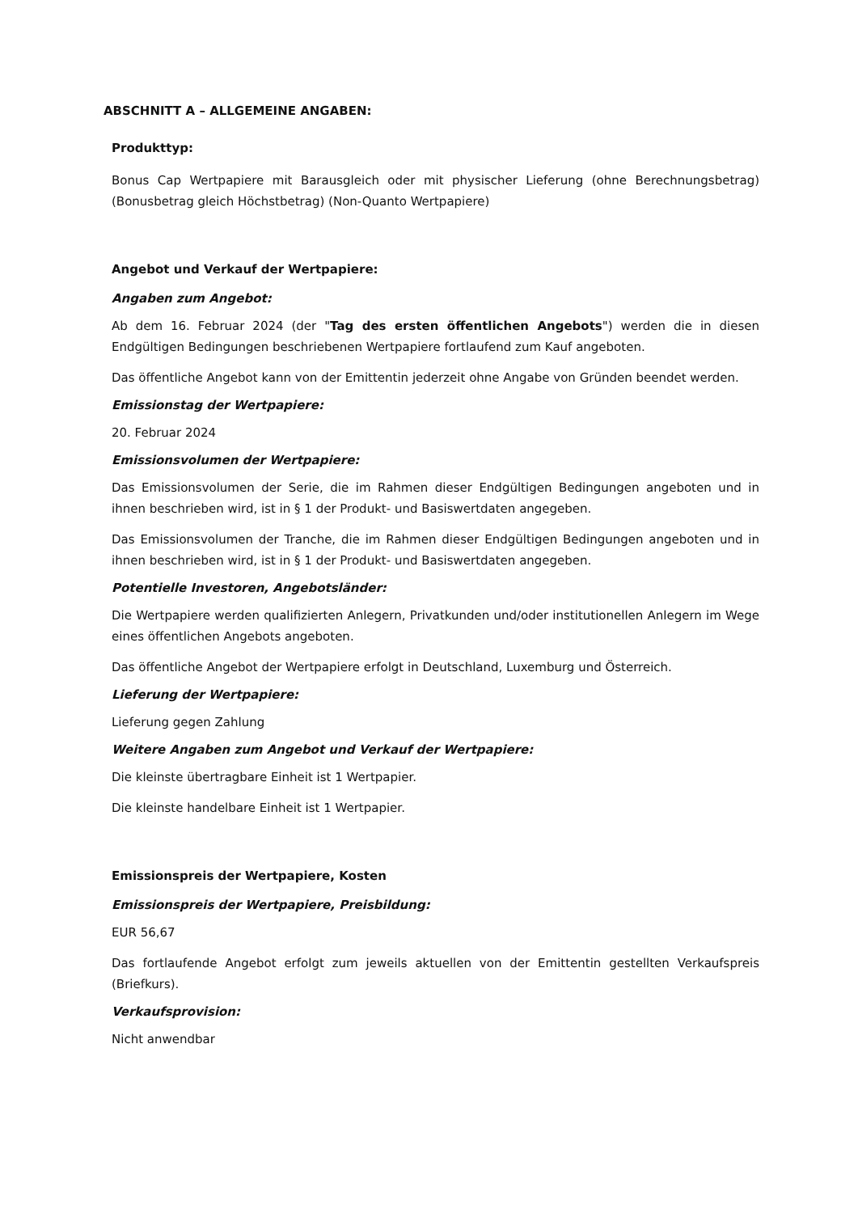ABSCHNITT A – ALLGEMEINE ANGABEN:
Produkttyp:
Bonus Cap Wertpapiere mit Barausgleich oder mit physischer Lieferung (ohne Berechnungsbetrag) (Bonusbetrag gleich Höchstbetrag) (Non-Quanto Wertpapiere)
Angebot und Verkauf der Wertpapiere:
Angaben zum Angebot:
Ab dem 16. Februar 2024 (der "Tag des ersten öffentlichen Angebots") werden die in diesen Endgültigen Bedingungen beschriebenen Wertpapiere fortlaufend zum Kauf angeboten.
Das öffentliche Angebot kann von der Emittentin jederzeit ohne Angabe von Gründen beendet werden.
Emissionstag der Wertpapiere:
20. Februar 2024
Emissionsvolumen der Wertpapiere:
Das Emissionsvolumen der Serie, die im Rahmen dieser Endgültigen Bedingungen angeboten und in ihnen beschrieben wird, ist in § 1 der Produkt- und Basiswertdaten angegeben.
Das Emissionsvolumen der Tranche, die im Rahmen dieser Endgültigen Bedingungen angeboten und in ihnen beschrieben wird, ist in § 1 der Produkt- und Basiswertdaten angegeben.
Potentielle Investoren, Angebotsländer:
Die Wertpapiere werden qualifizierten Anlegern, Privatkunden und/oder institutionellen Anlegern im Wege eines öffentlichen Angebots angeboten.
Das öffentliche Angebot der Wertpapiere erfolgt in Deutschland, Luxemburg und Österreich.
Lieferung der Wertpapiere:
Lieferung gegen Zahlung
Weitere Angaben zum Angebot und Verkauf der Wertpapiere:
Die kleinste übertragbare Einheit ist 1 Wertpapier.
Die kleinste handelbare Einheit ist 1 Wertpapier.
Emissionspreis der Wertpapiere, Kosten
Emissionspreis der Wertpapiere, Preisbildung:
EUR 56,67
Das fortlaufende Angebot erfolgt zum jeweils aktuellen von der Emittentin gestellten Verkaufspreis (Briefkurs).
Verkaufsprovision:
Nicht anwendbar